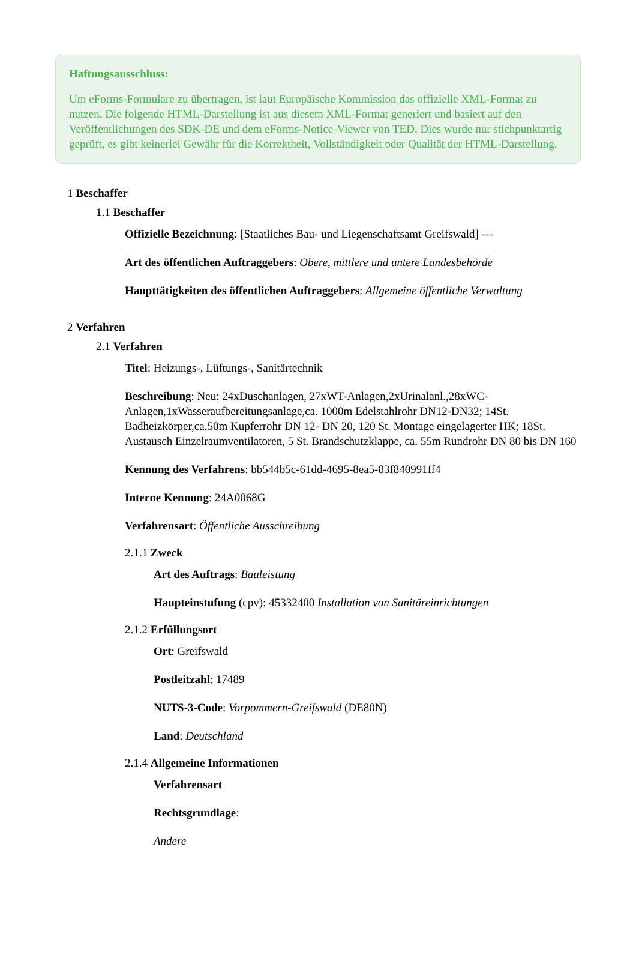Haftungsausschluss:
Um eForms-Formulare zu übertragen, ist laut Europäische Kommission das offizielle XML-Format zu nutzen. Die folgende HTML-Darstellung ist aus diesem XML-Format generiert und basiert auf den Veröffentlichungen des SDK-DE und dem eForms-Notice-Viewer von TED. Dies wurde nur stichpunktartig geprüft, es gibt keinerlei Gewähr für die Korrektheit, Vollständigkeit oder Qualität der HTML-Darstellung.
1 Beschaffer
1.1 Beschaffer
Offizielle Bezeichnung: [Staatliches Bau- und Liegenschaftsamt Greifswald] ---
Art des öffentlichen Auftraggebers: Obere, mittlere und untere Landesbehörde
Haupttätigkeiten des öffentlichen Auftraggebers: Allgemeine öffentliche Verwaltung
2 Verfahren
2.1 Verfahren
Titel: Heizungs-, Lüftungs-, Sanitärtechnik
Beschreibung: Neu: 24xDuschanlagen, 27xWT-Anlagen,2xUrinalanl.,28xWC-Anlagen,1xWasseraufbereitungsanlage,ca. 1000m Edelstahlrohr DN12-DN32; 14St. Badheizkörper,ca.50m Kupferrohr DN 12- DN 20, 120 St. Montage eingelagerter HK; 18St. Austausch Einzelraumventilatoren, 5 St. Brandschutzklappe, ca. 55m Rundrohr DN 80 bis DN 160
Kennung des Verfahrens: bb544b5c-61dd-4695-8ea5-83f840991ff4
Interne Kennung: 24A0068G
Verfahrensart: Öffentliche Ausschreibung
2.1.1 Zweck
Art des Auftrags: Bauleistung
Haupteinstufung (cpv): 45332400 Installation von Sanitäreinrichtungen
2.1.2 Erfüllungsort
Ort: Greifswald
Postleitzahl: 17489
NUTS-3-Code: Vorpommern-Greifswald (DE80N)
Land: Deutschland
2.1.4 Allgemeine Informationen
Verfahrensart
Rechtsgrundlage:
Andere